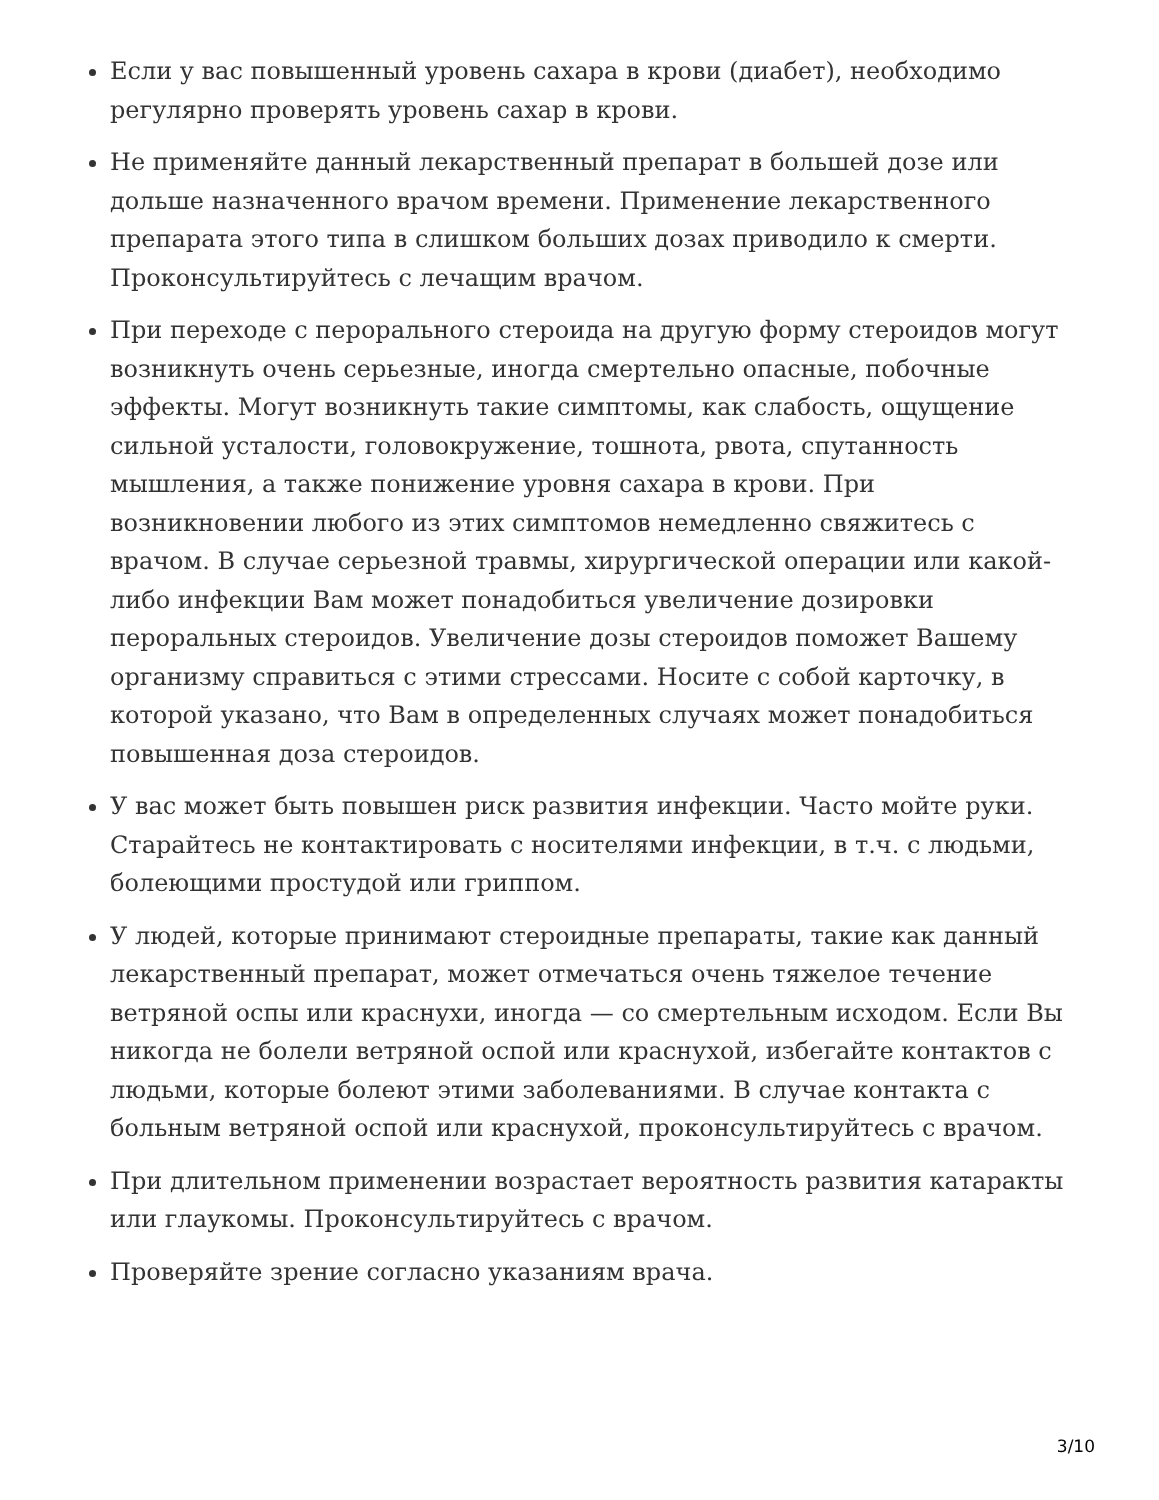Если у вас повышенный уровень сахара в крови (диабет), необходимо регулярно проверять уровень сахар в крови.
Не применяйте данный лекарственный препарат в большей дозе или дольше назначенного врачом времени. Применение лекарственного препарата этого типа в слишком больших дозах приводило к смерти. Проконсультируйтесь с лечащим врачом.
При переходе с перорального стероида на другую форму стероидов могут возникнуть очень серьезные, иногда смертельно опасные, побочные эффекты. Могут возникнуть такие симптомы, как слабость, ощущение сильной усталости, головокружение, тошнота, рвота, спутанность мышления, а также понижение уровня сахара в крови. При возникновении любого из этих симптомов немедленно свяжитесь с врачом. В случае серьезной травмы, хирургической операции или какой-либо инфекции Вам может понадобиться увеличение дозировки пероральных стероидов. Увеличение дозы стероидов поможет Вашему организму справиться с этими стрессами. Носите с собой карточку, в которой указано, что Вам в определенных случаях может понадобиться повышенная доза стероидов.
У вас может быть повышен риск развития инфекции. Часто мойте руки. Старайтесь не контактировать с носителями инфекции, в т.ч. с людьми, болеющими простудой или гриппом.
У людей, которые принимают стероидные препараты, такие как данный лекарственный препарат, может отмечаться очень тяжелое течение ветряной оспы или краснухи, иногда — со смертельным исходом. Если Вы никогда не болели ветряной оспой или краснухой, избегайте контактов с людьми, которые болеют этими заболеваниями. В случае контакта с больным ветряной оспой или краснухой, проконсультируйтесь с врачом.
При длительном применении возрастает вероятность развития катаракты или глаукомы. Проконсультируйтесь с врачом.
Проверяйте зрение согласно указаниям врача.
3/10